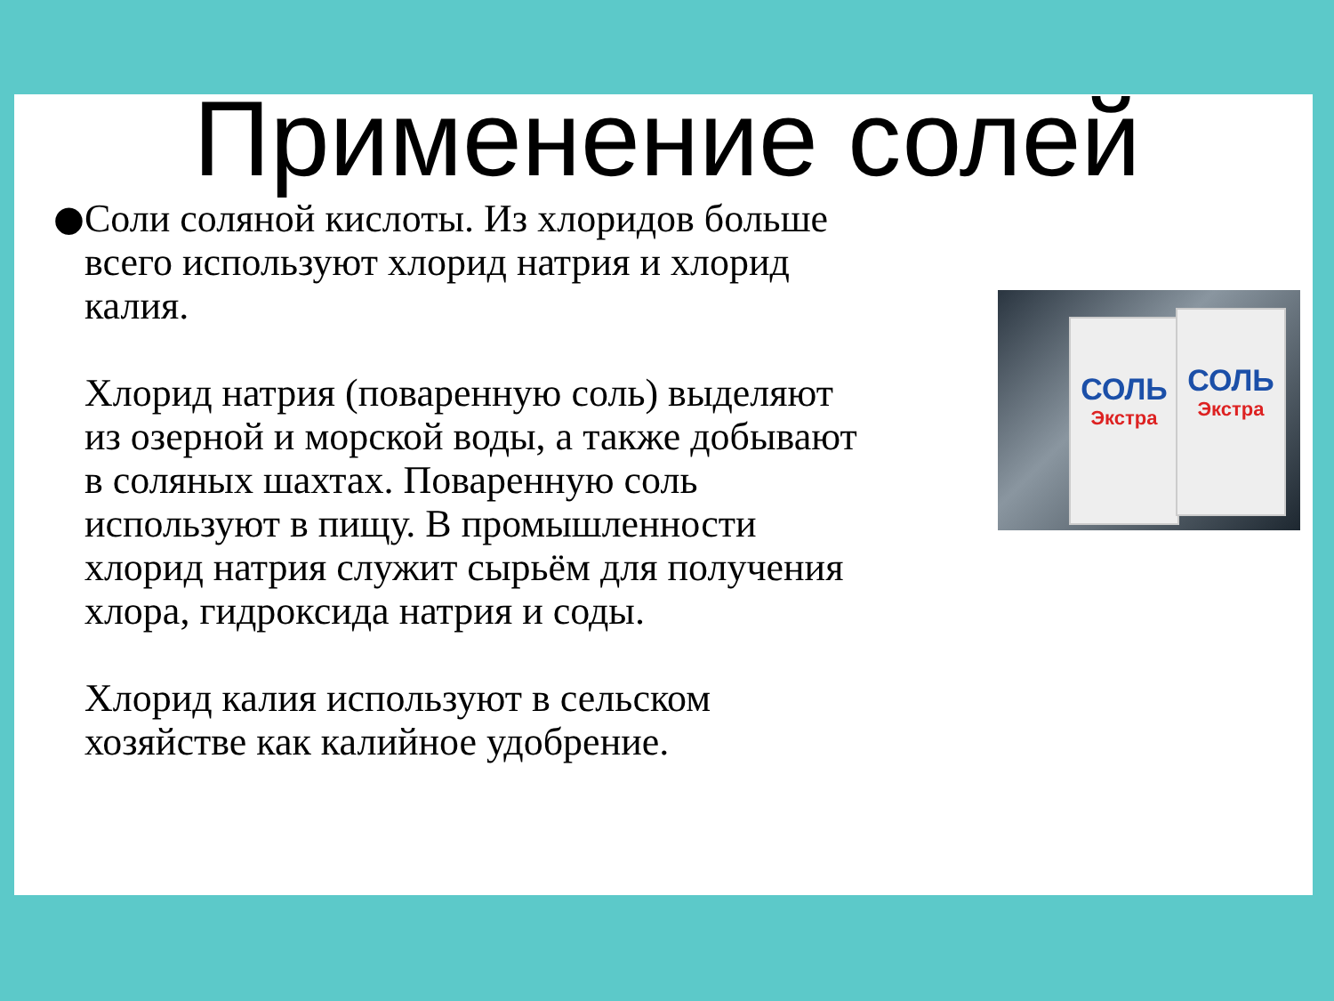Применение солей
● Соли соляной кислоты. Из хлоридов больше всего используют хлорид натрия и хлорид калия.
Хлорид натрия (поваренную соль) выделяют из озерной и морской воды, а также добывают в соляных шахтах. Поваренную соль используют в пищу. В промышленности хлорид натрия служит сырьём для получения хлора, гидроксида натрия и соды.
Хлорид калия используют в сельском хозяйстве как калийное удобрение.
СОЛЬ
Экстра
СОЛЬ
Экстра